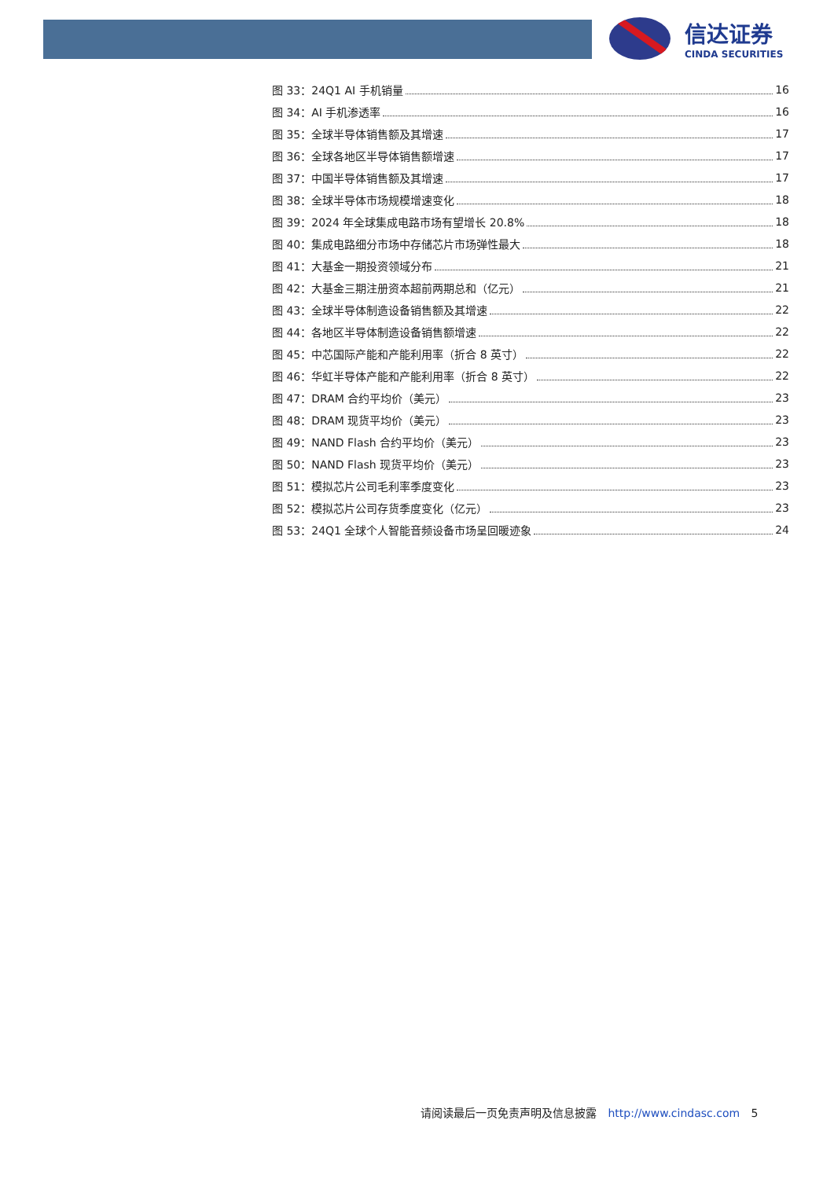信达证券
CINDA SECURITIES
图 33：24Q1 AI 手机销量 16
图 34：AI 手机渗透率 16
图 35：全球半导体销售额及其增速 17
图 36：全球各地区半导体销售额增速 17
图 37：中国半导体销售额及其增速 17
图 38：全球半导体市场规模增速变化 18
图 39：2024 年全球集成电路市场有望增长 20.8% 18
图 40：集成电路细分市场中存储芯片市场弹性最大 18
图 41：大基金一期投资领域分布 21
图 42：大基金三期注册资本超前两期总和（亿元） 21
图 43：全球半导体制造设备销售额及其增速 22
图 44：各地区半导体制造设备销售额增速 22
图 45：中芯国际产能和产能利用率（折合 8 英寸） 22
图 46：华虹半导体产能和产能利用率（折合 8 英寸） 22
图 47：DRAM 合约平均价（美元） 23
图 48：DRAM 现货平均价（美元） 23
图 49：NAND Flash 合约平均价（美元） 23
图 50：NAND Flash 现货平均价（美元） 23
图 51：模拟芯片公司毛利率季度变化 23
图 52：模拟芯片公司存货季度变化（亿元） 23
图 53：24Q1 全球个人智能音频设备市场呈回暖迹象 24
请阅读最后一页免责声明及信息披露 http://www.cindasc.com 5